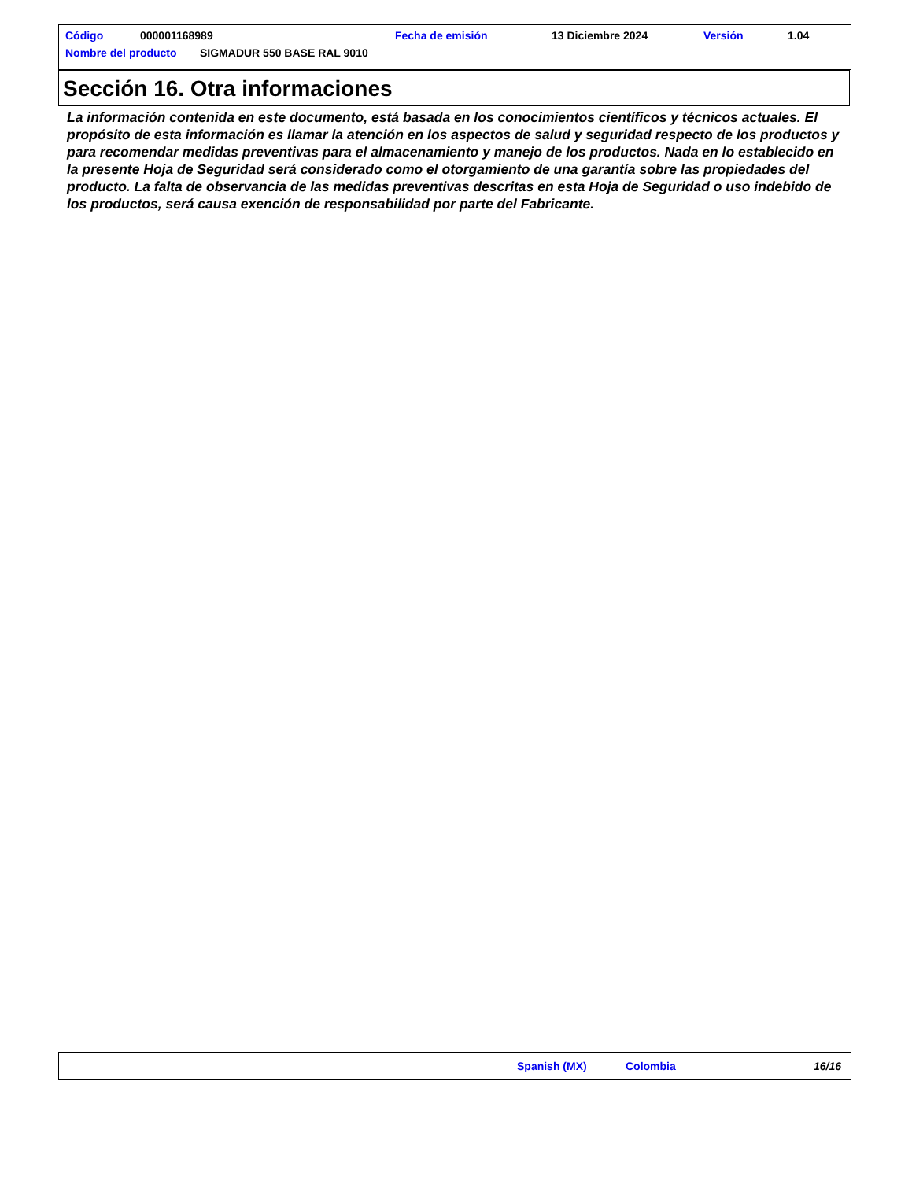Código 000001168989 Fecha de emisión 13 Diciembre 2024 Versión 1.04
Nombre del producto SIGMADUR 550 BASE RAL 9010
Sección 16. Otra informaciones
La información contenida en este documento, está basada en los conocimientos científicos y técnicos actuales. El propósito de esta información es llamar la atención en los aspectos de salud y seguridad respecto de los productos y para recomendar medidas preventivas para el almacenamiento y manejo de los productos. Nada en lo establecido en la presente Hoja de Seguridad será considerado como el otorgamiento de una garantía sobre las propiedades del producto. La falta de observancia de las medidas preventivas descritas en esta Hoja de Seguridad o uso indebido de los productos, será causa exención de responsabilidad por parte del Fabricante.
Spanish (MX) Colombia 16/16